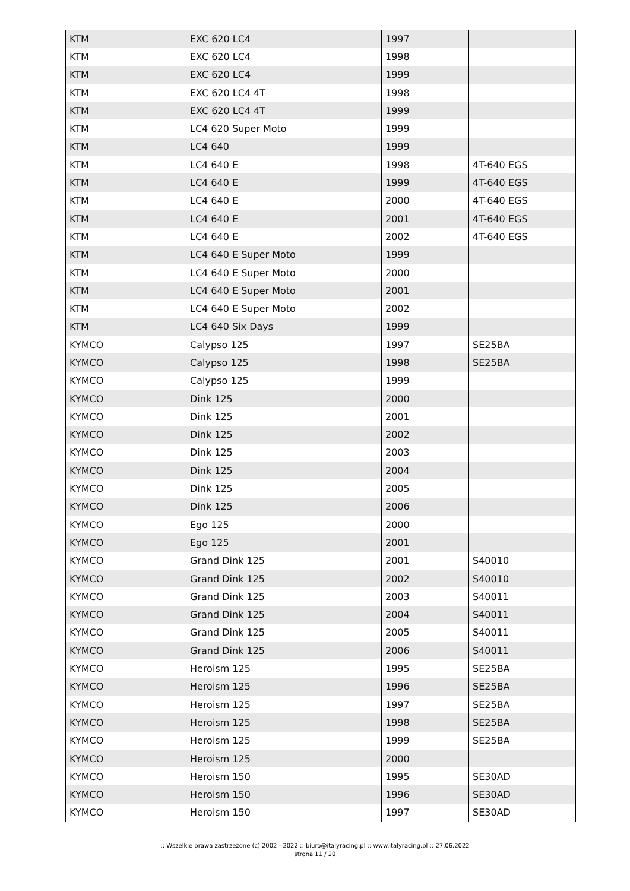| KTM | EXC 620 LC4 | 1997 | |
| KTM | EXC 620 LC4 | 1998 | |
| KTM | EXC 620 LC4 | 1999 | |
| KTM | EXC 620 LC4 4T | 1998 | |
| KTM | EXC 620 LC4 4T | 1999 | |
| KTM | LC4 620 Super Moto | 1999 | |
| KTM | LC4 640 | 1999 | |
| KTM | LC4 640 E | 1998 | 4T-640 EGS |
| KTM | LC4 640 E | 1999 | 4T-640 EGS |
| KTM | LC4 640 E | 2000 | 4T-640 EGS |
| KTM | LC4 640 E | 2001 | 4T-640 EGS |
| KTM | LC4 640 E | 2002 | 4T-640 EGS |
| KTM | LC4 640 E Super Moto | 1999 | |
| KTM | LC4 640 E Super Moto | 2000 | |
| KTM | LC4 640 E Super Moto | 2001 | |
| KTM | LC4 640 E Super Moto | 2002 | |
| KTM | LC4 640 Six Days | 1999 | |
| KYMCO | Calypso 125 | 1997 | SE25BA |
| KYMCO | Calypso 125 | 1998 | SE25BA |
| KYMCO | Calypso 125 | 1999 | |
| KYMCO | Dink 125 | 2000 | |
| KYMCO | Dink 125 | 2001 | |
| KYMCO | Dink 125 | 2002 | |
| KYMCO | Dink 125 | 2003 | |
| KYMCO | Dink 125 | 2004 | |
| KYMCO | Dink 125 | 2005 | |
| KYMCO | Dink 125 | 2006 | |
| KYMCO | Ego 125 | 2000 | |
| KYMCO | Ego 125 | 2001 | |
| KYMCO | Grand Dink 125 | 2001 | S40010 |
| KYMCO | Grand Dink 125 | 2002 | S40010 |
| KYMCO | Grand Dink 125 | 2003 | S40011 |
| KYMCO | Grand Dink 125 | 2004 | S40011 |
| KYMCO | Grand Dink 125 | 2005 | S40011 |
| KYMCO | Grand Dink 125 | 2006 | S40011 |
| KYMCO | Heroism 125 | 1995 | SE25BA |
| KYMCO | Heroism 125 | 1996 | SE25BA |
| KYMCO | Heroism 125 | 1997 | SE25BA |
| KYMCO | Heroism 125 | 1998 | SE25BA |
| KYMCO | Heroism 125 | 1999 | SE25BA |
| KYMCO | Heroism 125 | 2000 | |
| KYMCO | Heroism 150 | 1995 | SE30AD |
| KYMCO | Heroism 150 | 1996 | SE30AD |
| KYMCO | Heroism 150 | 1997 | SE30AD |
:: Wszelkie prawa zastrzeżone (c) 2002 - 2022 :: biuro@italyracing.pl :: www.italyracing.pl :: 27.06.2022
strona 11 / 20